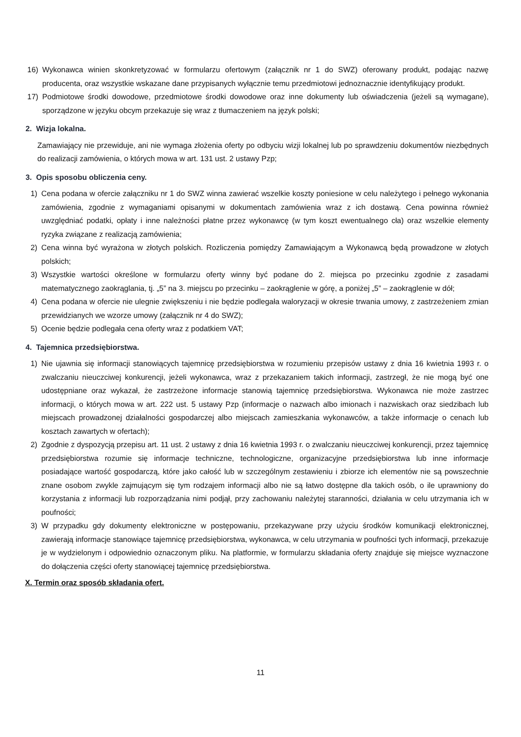16) Wykonawca winien skonkretyzować w formularzu ofertowym (załącznik nr 1 do SWZ) oferowany produkt, podając nazwę producenta, oraz wszystkie wskazane dane przypisanych wyłącznie temu przedmiotowi jednoznacznie identyfikujący produkt.
17) Podmiotowe środki dowodowe, przedmiotowe środki dowodowe oraz inne dokumenty lub oświadczenia (jeżeli są wymagane), sporządzone w języku obcym przekazuje się wraz z tłumaczeniem na język polski;
2. Wizja lokalna.
Zamawiający nie przewiduje, ani nie wymaga złożenia oferty po odbyciu wizji lokalnej lub po sprawdzeniu dokumentów niezbędnych do realizacji zamówienia, o których mowa w art. 131 ust. 2 ustawy Pzp;
3. Opis sposobu obliczenia ceny.
1) Cena podana w ofercie załączniku nr 1 do SWZ winna zawierać wszelkie koszty poniesione w celu należytego i pełnego wykonania zamówienia, zgodnie z wymaganiami opisanymi w dokumentach zamówienia wraz z ich dostawą. Cena powinna również uwzględniać podatki, opłaty i inne należności płatne przez wykonawcę (w tym koszt ewentualnego cła) oraz wszelkie elementy ryzyka związane z realizacją zamówienia;
2) Cena winna być wyrażona w złotych polskich. Rozliczenia pomiędzy Zamawiającym a Wykonawcą będą prowadzone w złotych polskich;
3) Wszystkie wartości określone w formularzu oferty winny być podane do 2. miejsca po przecinku zgodnie z zasadami matematycznego zaokrąglania, tj. „5” na 3. miejscu po przecinku – zaokrąglenie w górę, a poniżej „5” – zaokrąglenie w dół;
4) Cena podana w ofercie nie ulegnie zwiększeniu i nie będzie podlegała waloryzacji w okresie trwania umowy, z zastrzeżeniem zmian przewidzianych we wzorze umowy (załącznik nr 4 do SWZ);
5) Ocenie będzie podlegała cena oferty wraz z podatkiem VAT;
4. Tajemnica przedsiębiorstwa.
1) Nie ujawnia się informacji stanowiących tajemnicę przedsiębiorstwa w rozumieniu przepisów ustawy z dnia 16 kwietnia 1993 r. o zwalczaniu nieuczciwej konkurencji, jeżeli wykonawca, wraz z przekazaniem takich informacji, zastrzegł, że nie mogą być one udostępniane oraz wykazał, że zastrzeżone informacje stanowią tajemnicę przedsiębiorstwa. Wykonawca nie może zastrzec informacji, o których mowa w art. 222 ust. 5 ustawy Pzp (informacje o nazwach albo imionach i nazwiskach oraz siedzibach lub miejscach prowadzonej działalności gospodarczej albo miejscach zamieszkania wykonawców, a także informacje o cenach lub kosztach zawartych w ofertach);
2) Zgodnie z dyspozycją przepisu art. 11 ust. 2 ustawy z dnia 16 kwietnia 1993 r. o zwalczaniu nieuczciwej konkurencji, przez tajemnicę przedsiębiorstwa rozumie się informacje techniczne, technologiczne, organizacyjne przedsiębiorstwa lub inne informacje posiadające wartość gospodarczą, które jako całość lub w szczególnym zestawieniu i zbiorze ich elementów nie są powszechnie znane osobom zwykle zajmującym się tym rodzajem informacji albo nie są łatwo dostępne dla takich osób, o ile uprawniony do korzystania z informacji lub rozporządzania nimi podjął, przy zachowaniu należytej staranności, działania w celu utrzymania ich w poufności;
3) W przypadku gdy dokumenty elektroniczne w postępowaniu, przekazywane przy użyciu środków komunikacji elektronicznej, zawierają informacje stanowiące tajemnicę przedsiębiorstwa, wykonawca, w celu utrzymania w poufności tych informacji, przekazuje je w wydzielonym i odpowiednio oznaczonym pliku. Na platformie, w formularzu składania oferty znajduje się miejsce wyznaczone do dołączenia części oferty stanowiącej tajemnicę przedsiębiorstwa.
X. Termin oraz sposób składania ofert.
11